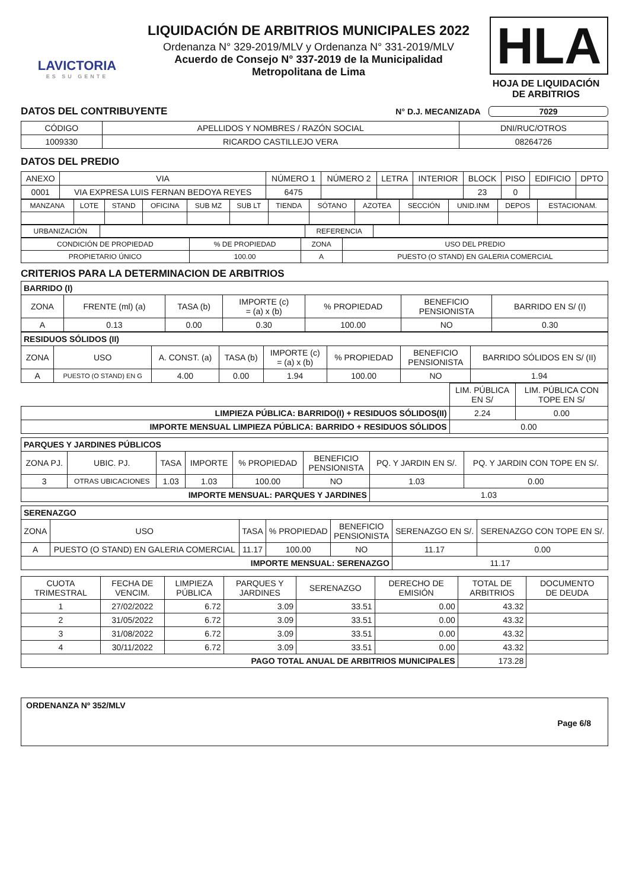LAVICTORIA
ES SU GENTE
LIQUIDACIÓN DE ARBITRIOS MUNICIPALES 2022
Ordenanza N° 329-2019/MLV y Ordenanza N° 331-2019/MLV
Acuerdo de Consejo N° 337-2019 de la Municipalidad
Metropolitana de Lima
HLA
HOJA DE LIQUIDACIÓN
DE ARBITRIOS
DATOS DEL CONTRIBUYENTE N° D.J. MECANIZADA 7029
| CÓDIGO | APELLIDOS Y NOMBRES / RAZÓN SOCIAL | DNI/RUC/OTROS |
| 1009330 | RICARDO CASTILLEJO VERA | 08264726 |
DATOS DEL PREDIO
| ANEXO | VIA | NÚMERO 1 | NÚMERO 2 | LETRA | INTERIOR | BLOCK | PISO | EDIFICIO | DPTO |
| 0001 | VIA EXPRESA LUIS FERNAN BEDOYA REYES | 6475 | | | | 23 | 0 | | |
| MANZANA | LOTE | STAND | OFICINA | SUB MZ | SUB LT | TIENDA | SÓTANO | AZOTEA | SECCIÓN | UNID.INM | DEPOS | ESTACIONAM. |
| URBANIZACIÓN | | REFERENCIA | |
| CONDICIÓN DE PROPIEDAD | % DE PROPIEDAD | ZONA | USO DEL PREDIO |
| PROPIETARIO ÚNICO | 100.00 | A | PUESTO (O STAND) EN GALERIA COMERCIAL |
CRITERIOS PARA LA DETERMINACION DE ARBITRIOS
| BARRIDO (I) | | | | | | |
| ZONA | FRENTE (ml) (a) | TASA (b) | IMPORTE (c) = (a) x (b) | % PROPIEDAD | BENEFICIO PENSIONISTA | BARRIDO EN S/ (I) |
| A | 0.13 | 0.00 | 0.30 | 100.00 | NO | 0.30 |
| RESIDUOS SÓLIDOS (II) | | | | | | | |
| ZONA | USO | A. CONST. (a) | TASA (b) | IMPORTE (c) = (a) x (b) | % PROPIEDAD | BENEFICIO PENSIONISTA | BARRIDO SÓLIDOS EN S/ (II) |
| A | PUESTO (O STAND) EN G | 4.00 | 0.00 | 1.94 | 100.00 | NO | 1.94 |
| | LIM. PÚBLICA EN S/ | LIM. PÚBLICA CON TOPE EN S/ |
| LIMPIEZA PÚBLICA: BARRIDO(I) + RESIDUOS SÓLIDOS(II) | 2.24 | 0.00 |
| IMPORTE MENSUAL LIMPIEZA PÚBLICA: BARRIDO + RESIDUOS SÓLIDOS | 0.00 | |
| PARQUES Y JARDINES PÚBLICOS | | | | | | | |
| ZONA PJ. | UBIC. PJ. | TASA | IMPORTE | % PROPIEDAD | BENEFICIO PENSIONISTA | PQ. Y JARDIN EN S/. | PQ. Y JARDIN CON TOPE EN S/. |
| 3 | OTRAS UBICACIONES | 1.03 | 1.03 | 100.00 | NO | 1.03 | 0.00 |
| IMPORTE MENSUAL: PARQUES Y JARDINES | | | | | | 1.03 | |
| SERENAZGO | | | | | | |
| ZONA | USO | TASA | % PROPIEDAD | BENEFICIO PENSIONISTA | SERENAZGO EN S/. | SERENAZGO CON TOPE EN S/. |
| A | PUESTO (O STAND) EN GALERIA COMERCIAL | 11.17 | 100.00 | NO | 11.17 | 0.00 |
| IMPORTE MENSUAL: SERENAZGO | | | | | 11.17 | |
| CUOTA TRIMESTRAL | FECHA DE VENCIM. | LIMPIEZA PÚBLICA | PARQUES Y JARDINES | SERENAZGO | DERECHO DE EMISIÓN | TOTAL DE ARBITRIOS | DOCUMENTO DE DEUDA |
| 1 | 27/02/2022 | 6.72 | 3.09 | 33.51 | 0.00 | 43.32 | |
| 2 | 31/05/2022 | 6.72 | 3.09 | 33.51 | 0.00 | 43.32 | |
| 3 | 31/08/2022 | 6.72 | 3.09 | 33.51 | 0.00 | 43.32 | |
| 4 | 30/11/2022 | 6.72 | 3.09 | 33.51 | 0.00 | 43.32 | |
| PAGO TOTAL ANUAL DE ARBITRIOS MUNICIPALES | | | | | | 173.28 | |
ORDENANZA Nº 352/MLV
Page 6/8